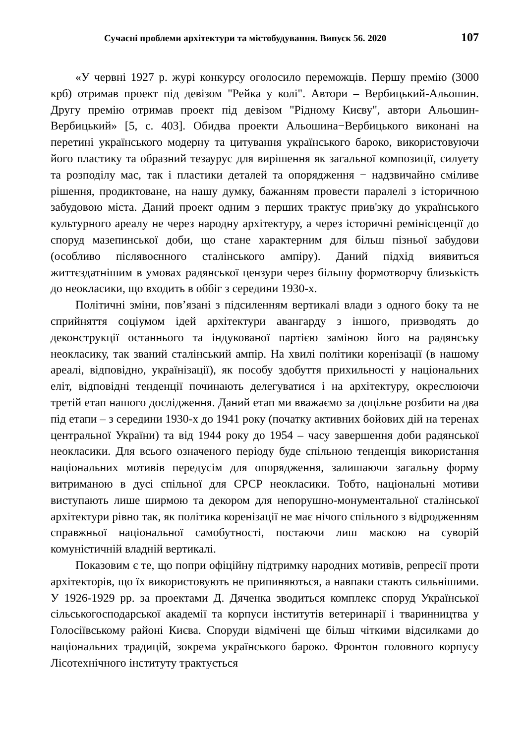Сучасні проблеми архітектури та містобудування. Випуск 56. 2020 107
«У червні 1927 р. журі конкурсу оголосило переможців. Першу премію (3000 крб) отримав проект під девізом "Рейка у колі". Автори – Вербицький-Альошин. Другу премію отримав проект під девізом "Рідному Києву", автори Альошин-Вербицький» [5, с. 403]. Обидва проекти Альошина−Вербицького виконані на перетині українського модерну та цитування українського бароко, використовуючи його пластику та образний тезаурус для вирішення як загальної композиції, силуету та розподілу мас, так і пластики деталей та опорядження − надзвичайно сміливе рішення, продиктоване, на нашу думку, бажанням провести паралелі з історичною забудовою міста. Даний проект одним з перших трактує прив'зку до українського культурного ареалу не через народну архітектуру, а через історичні ремінісценції до споруд мазепинської доби, що стане характерним для більш пізньої забудови (особливо післявоєнного сталінського ампіру). Даний підхід виявиться життєздатнішим в умовах радянської цензури через більшу формотворчу близькість до неокласики, що входить в оббіг з середини 1930-х.
Політичні зміни, пов’язані з підсиленням вертикалі влади з одного боку та не сприйняття соціумом ідей архітектури авангарду з іншого, призводять до деконструкції останнього та індукованої партією заміною його на радянську неокласику, так званий сталінський ампір. На хвилі політики коренізації (в нашому ареалі, відповідно, українізації), як пособу здобуття прихильності у національних еліт, відповідні тенденції починають делегуватися і на архітектуру, окреслюючи третій етап нашого дослідження. Даний етап ми вважаємо за доцільне розбити на два під етапи – з середини 1930-х до 1941 року (початку активних бойових дій на теренах центральної України) та від 1944 року до 1954 – часу завершення доби радянської неокласики. Для всього означеного періоду буде спільною тенденція використання національних мотивів передусім для опорядження, залишаючи загальну форму витриманою в дусі спільної для СРСР неокласики. Тобто, національні мотиви виступають лише ширмою та декором для непорушно-монументальної сталінської архітектури рівно так, як політика коренізації не має нічого спільного з відродженням справжньої національної самобутності, постаючи лиш маскою на суворій комуністичній владній вертикалі.
Показовим є те, що попри офіційну підтримку народних мотивів, репресії проти архітекторів, що їх використовують не припиняються, а навпаки стають сильнішими. У 1926-1929 рр. за проектами Д. Дяченка зводиться комплекс споруд Української сільськогосподарської академії та корпуси інститутів ветеринарії і тваринництва у Голосіївському районі Києва. Споруди відмічені ще більш чіткими відсилками до національних традицій, зокрема українського бароко. Фронтон головного корпусу Лісотехнічного інституту трактується